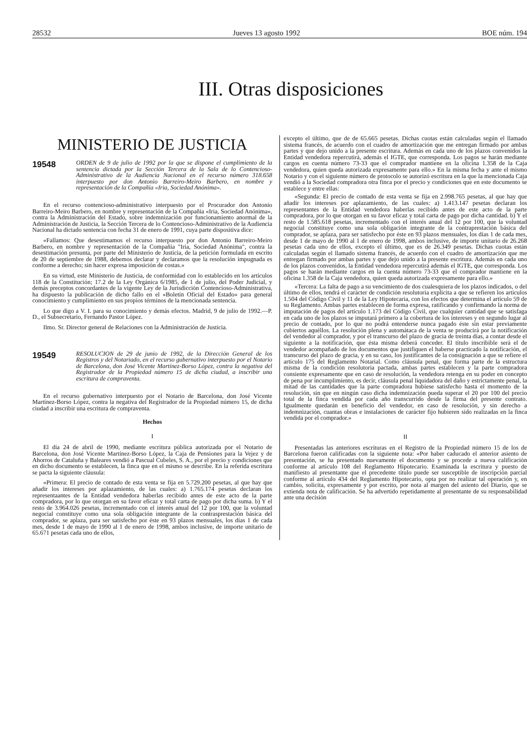28532 Jueves 13 agosto 1992 BOE núm. 194
III. Otras disposiciones
MINISTERIO DE JUSTICIA
19548 ORDEN de 9 de julio de 1992 por la que se dispone el cumplimiento de la sentencia dictada por la Sección Tercera de la Sala de lo Contencioso-Administrativo de la Audiencia Nacional en el recurso número 318.658 interpuesto por don Antonio Barreiro-Meiro Barbero, en nombre y representación de la Compañía «Iria, Sociedad Anónima».
En el recurso contencioso-administrativo interpuesto por el Procurador don Antonio Barreiro-Meiro Barbero, en nombre y representación de la Compañía «Iria, Sociedad Anónima», contra la Administración del Estado, sobre indemnización por funcionamiento anormal de la Administración de Justicia, la Sección Tercera de lo Contencioso-Administrativo de la Audiencia Nacional ha dictado sentencia con fecha 31 de enero de 1991, cuya parte dispositiva dice:
«Fallamos: Que desestimamos el recurso interpuesto por don Antonio Barreiro-Meiro Barbero, en nombre y representación de la Compañía "Iria, Sociedad Anónima", contra la desestimación presunta, por parte del Ministerio de Justicia, de la petición formulada en escrito de 20 de septiembre de 1988, debemos declarar y declaramos que la resolución impugnada es conforme a derecho; sin hacer expresa imposición de costas.»
En su virtud, este Ministerio de Justicia, de conformidad con lo establecido en los artículos 118 de la Constitución; 17.2 de la Ley Orgánica 6/1985, de 1 de julio, del Poder Judicial, y demás preceptos concordantes de la vigente Ley de la Jurisdicción Contencioso-Administrativa, ha dispuesto la publicación de dicho fallo en el «Boletín Oficial del Estado» para general conocimiento y cumplimiento en sus propios términos de la mencionada sentencia.
Lo que digo a V. I. para su conocimiento y demás efectos. Madrid, 9 de julio de 1992.—P. D., el Subsecretario, Fernando Pastor López.
Ilmo. Sr. Director general de Relaciones con la Administración de Justicia.
19549 RESOLUCION de 29 de junio de 1992, de la Dirección General de los Registros y del Notariado, en el recurso gubernativo interpuesto por el Notario de Barcelona, don José Vicente Martínez-Borso López, contra la negativa del Registrador de la Propiedad número 15 de dicha ciudad, a inscribir una escritura de compraventa.
En el recurso gubernativo interpuesto por el Notario de Barcelona, don José Vicente Martínez-Borso López, contra la negativa del Registrador de la Propiedad número 15, de dicha ciudad a inscribir una escritura de compraventa.
Hechos
I
El día 24 de abril de 1990, mediante escritura pública autorizada por el Notario de Barcelona, don José Vicente Martínez-Borso López, la Caja de Pensiones para la Vejez y de Ahorros de Cataluña y Baleares vendió a Pascual Cubeles, S. A., por el precio y condiciones que en dicho documento se establecen, la finca que en el mismo se describe. En la referida escritura se pacta la siguiente cláusula:
«Primera: El precio de contado de esta venta se fija en 5.729.200 pesetas, al que hay que añadir los intereses por aplazamiento, de las cuales: a) 1.765.174 pesetas declaran los representaantes de la Entidad vendedora haberlas recibido antes de este acto de la parte compradora, por lo que otorgan en su favor eficaz y total carta de pago por dicha suma. b) Y el resto de 3.964.026 pesetas, incrementado con el interés anual del 12 por 100, que la voluntad negocial constituye como una sola obligación integrante de la contrasprestación básica del comprador, se aplaza, para ser satisfecho por éste en 93 plazos mensuales, los días 1 de cada mes, desde 1 de mayo de 1990 al 1 de enero de 1998, ambos inclusive, de importe unitario de 65.671 pesetas cada uno de ellos,
excepto el último, que de de 65.665 pesetas. Dichas cuotas están calculadas según el llamado sistema francés, de acuerdo con el cuadro de amortización que me entregan firmado por ambas partes y que dejo unido a la presente escritura. Además en cada uno de los plazos convenidos la Entidad vendedora repercutirá, además el IGTE, que corresponda. Los pagos se harán mediante cargos en cuenta número 73-33 que el comprador mantiene en la oficina 1.358 de la Caja vendedora, quien queda autorizada expresamente para ello.» En la misma fecha y ante el mismo Notario y con el siguiente número de protocolo se autorizó escritura en la que la mencionada Caja vendió a la Sociedad compradora otra finca por el precio y condiciones que en este documento se establece y entre ellas:
«Segunda: El precio de contado de esta venta se fija en 2.998.765 pesetas, al que hay que añadir los intereses por aplazamiento, de las cuales: a) 1.413.147 pesetas declaran los representantes de la Entidad vendedora haberlas recibido antes de este acto de la parte compradora, por lo que otorgan en su favor eficaz y total carta de pago por dicha cantidad. b) Y el resto de 1.585.618 pesetas, incrementado con el interés anual del 12 por 100, que la voluntad negocial constituye como una sola obligación integrante de la contraprestación básica del comprador, se aplaza, para ser satisfecho por éste en 93 plazos mensuales, los días 1 de cada mes, desde 1 de mayo de 1990 al 1 de enero de 1998, ambos inclusive, de importe unitario de 26.268 pesetas cada uno de ellos, excepto el último, que es de 26.349 pesetas. Dichas cuotas están calculadas según el llamado sistema francés, de acuerdo con el cuadro de amortización que me entregan firmado por ambas partes y que dejo unido a la presente escritura. Además en cada uno de los plazos convenidos, la Entidad vendedora repercutirá además el IGTE, que corresponda. Los pagos se harán mediante cargos en la cuenta número 73-33 que el comprador mantiene en la oficina 1.358 de la Caja vendedora, quien queda autorizada expresamente para ello.»
«Tercera: La falta de pago a su vencimiento de dos cualesquiera de los plazos indicados, o del último de ellos, tendrá el carácter de condición resolutoria explícita a que se refieren los artículos 1.504 del Código Civil y 11 de la Ley Hipotecaria, con los efectos que determina el artículo 59 de su Reglamento. Ambas partes establecen de forma expresa, ratificando y confirmando la norma de imputación de pagos del artículo 1.173 del Código Civil, que cualquier cantidad que se satisfaga en cada uno de los plazos se imputará primero a la cobertura de los intereses y en segundo lugar al precio de contado, por lo que no podrá entenderse nunca pagado éste sin estar previamente cubiertos aquéllos. La resolución plena y automátaca de la venta se producirá por la notificación del vendedor al comprador, y por el transcurso del plazo de gracia de treinta días, a contar desde el siguiente a la notificación, que ésta misma deberá conceder. El título inscribible será el de vendedor acompañado de los documentos que justifiquen el haberse practicado la notificación, el transcurso del plazo de gracia, y en su caso, los justificantes de la consignación a que se refiere el artículo 175 del Reglamento Notarial. Como cláusula penal, que forma parte de la estructura misma de la condición resolutoria pactada, ambas partes establecen y la parte compradora consiente expresamente que en caso de resolución, la vendedora retenga en su poder en concepto de pena por incumplimiento, es decir, cláusula penal liquidadora del daño y estrictamente penal, la mitad de las cantidades que la parte compradora hubiese satisfecho hasta el momento de la resolución, sin que en ningún caso dicha indemnización pueda superar el 20 por 100 del precio total de la finca vendida por cada año transcurrido desde la firma del presente contrato. Igualmente quedarán en beneficio del vendedor, en caso de resolución, y sin derecho a indemnización, cuantas obras e instalaciones de carácter fijo hubieren sido realizadas en la finca vendida por el comprador.»
II
Presentadas las anteriores escrituras en el Registro de la Propiedad número 15 de los de Barcelona fueron calificadas con la siguiente nota: «Por haber caducado el anterior asiento de presentación, se ha presentado nuevamente el documento y se procede a nueva calificación conforme al artículo 108 del Reglamento Hipotecario. Examinada la escritura y puesto de manifiesto al presentante que el precedente título puede ser susceptible de inscripción parcial conforme al artículo 434 del Reglamento Hipotecario, opta por no realizar tal operación y, en cambio, solicita, expresamente y por escrito, por nota al margen del asiento del Diario, que se extienda nota de calificación. Se ha advertido repetidamente al presentante de su responsabilidad ante una decisión